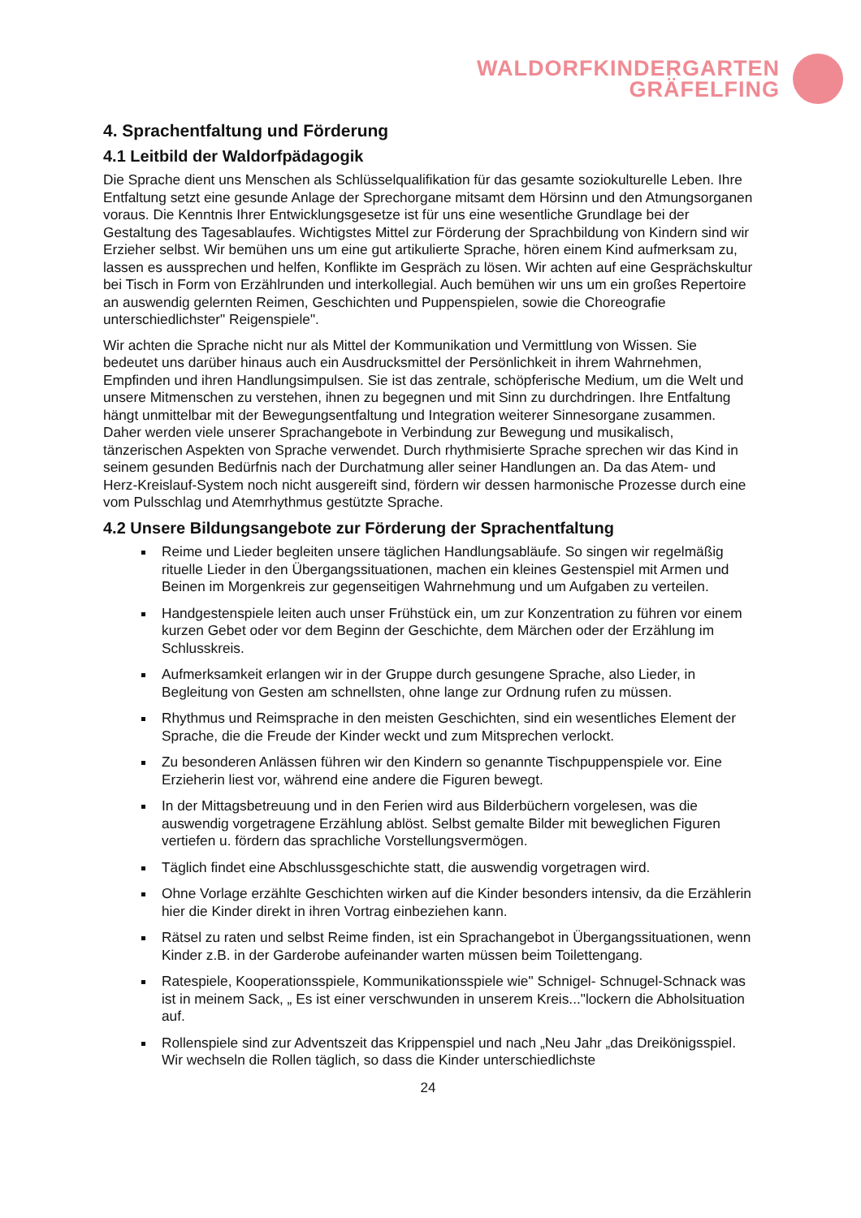WALDORFKINDERGARTEN
GRÄFELFING
4. Sprachentfaltung und Förderung
4.1 Leitbild der Waldorfpädagogik
Die Sprache dient uns Menschen als Schlüsselqualifikation für das gesamte soziokulturelle Leben. Ihre Entfaltung setzt eine gesunde Anlage der Sprechorgane mitsamt dem Hörsinn und den Atmungsorganen voraus. Die Kenntnis Ihrer Entwicklungsgesetze ist für uns eine wesentliche Grundlage bei der Gestaltung des Tagesablaufes. Wichtigstes Mittel zur Förderung der Sprachbildung von Kindern sind wir Erzieher selbst. Wir bemühen uns um eine gut artikulierte Sprache, hören einem Kind aufmerksam zu, lassen es aussprechen und helfen, Konflikte im Gespräch zu lösen. Wir achten auf eine Gesprächskultur bei Tisch in Form von Erzählrunden und interkollegial. Auch bemühen wir uns um ein großes Repertoire an auswendig gelernten Reimen, Geschichten und Puppenspielen, sowie die Choreografie unterschiedlichster" Reigenspiele".
Wir achten die Sprache nicht nur als Mittel der Kommunikation und Vermittlung von Wissen. Sie bedeutet uns darüber hinaus auch ein Ausdrucksmittel der Persönlichkeit in ihrem Wahrnehmen, Empfinden und ihren Handlungsimpulsen. Sie ist das zentrale, schöpferische Medium, um die Welt und unsere Mitmenschen zu verstehen, ihnen zu begegnen und mit Sinn zu durchdringen. Ihre Entfaltung hängt unmittelbar mit der Bewegungsentfaltung und Integration weiterer Sinnesorgane zusammen. Daher werden viele unserer Sprachangebote in Verbindung zur Bewegung und musikalisch, tänzerischen Aspekten von Sprache verwendet. Durch rhythmisierte Sprache sprechen wir das Kind in seinem gesunden Bedürfnis nach der Durchatmung aller seiner Handlungen an. Da das Atem- und Herz-Kreislauf-System noch nicht ausgereift sind, fördern wir dessen harmonische Prozesse durch eine vom Pulsschlag und Atemrhythmus gestützte Sprache.
4.2 Unsere Bildungsangebote zur Förderung der Sprachentfaltung
Reime und Lieder begleiten unsere täglichen Handlungsabläufe. So singen wir regelmäßig rituelle Lieder in den Übergangssituationen, machen ein kleines Gestenspiel mit Armen und Beinen im Morgenkreis zur gegenseitigen Wahrnehmung und um Aufgaben zu verteilen.
Handgestenspiele leiten auch unser Frühstück ein, um zur Konzentration zu führen vor einem kurzen Gebet oder vor dem Beginn der Geschichte, dem Märchen oder der Erzählung im Schlusskreis.
Aufmerksamkeit erlangen wir in der Gruppe durch gesungene Sprache, also Lieder, in Begleitung von Gesten am schnellsten, ohne lange zur Ordnung rufen zu müssen.
Rhythmus und Reimsprache in den meisten Geschichten, sind ein wesentliches Element der Sprache, die die Freude der Kinder weckt und zum Mitsprechen verlockt.
Zu besonderen Anlässen führen wir den Kindern so genannte Tischpuppenspiele vor. Eine Erzieherin liest vor, während eine andere die Figuren bewegt.
In der Mittagsbetreuung und in den Ferien wird aus Bilderbüchern vorgelesen, was die auswendig vorgetragene Erzählung ablöst. Selbst gemalte Bilder mit beweglichen Figuren vertiefen u. fördern das sprachliche Vorstellungsvermögen.
Täglich findet eine Abschlussgeschichte statt, die auswendig vorgetragen wird.
Ohne Vorlage erzählte Geschichten wirken auf die Kinder besonders intensiv, da die Erzählerin hier die Kinder direkt in ihren Vortrag einbeziehen kann.
Rätsel zu raten und selbst Reime finden, ist ein Sprachangebot in Übergangssituationen, wenn Kinder z.B. in der Garderobe aufeinander warten müssen beim Toilettengang.
Ratespiele, Kooperationsspiele, Kommunikationsspiele wie" Schnigel- Schnugel-Schnack was ist in meinem Sack, „ Es ist einer verschwunden in unserem Kreis..."lockern die Abholsituation auf.
Rollenspiele sind zur Adventszeit das Krippenspiel und nach „Neu Jahr „das Dreikönigsspiel. Wir wechseln die Rollen täglich, so dass die Kinder unterschiedlichste
24